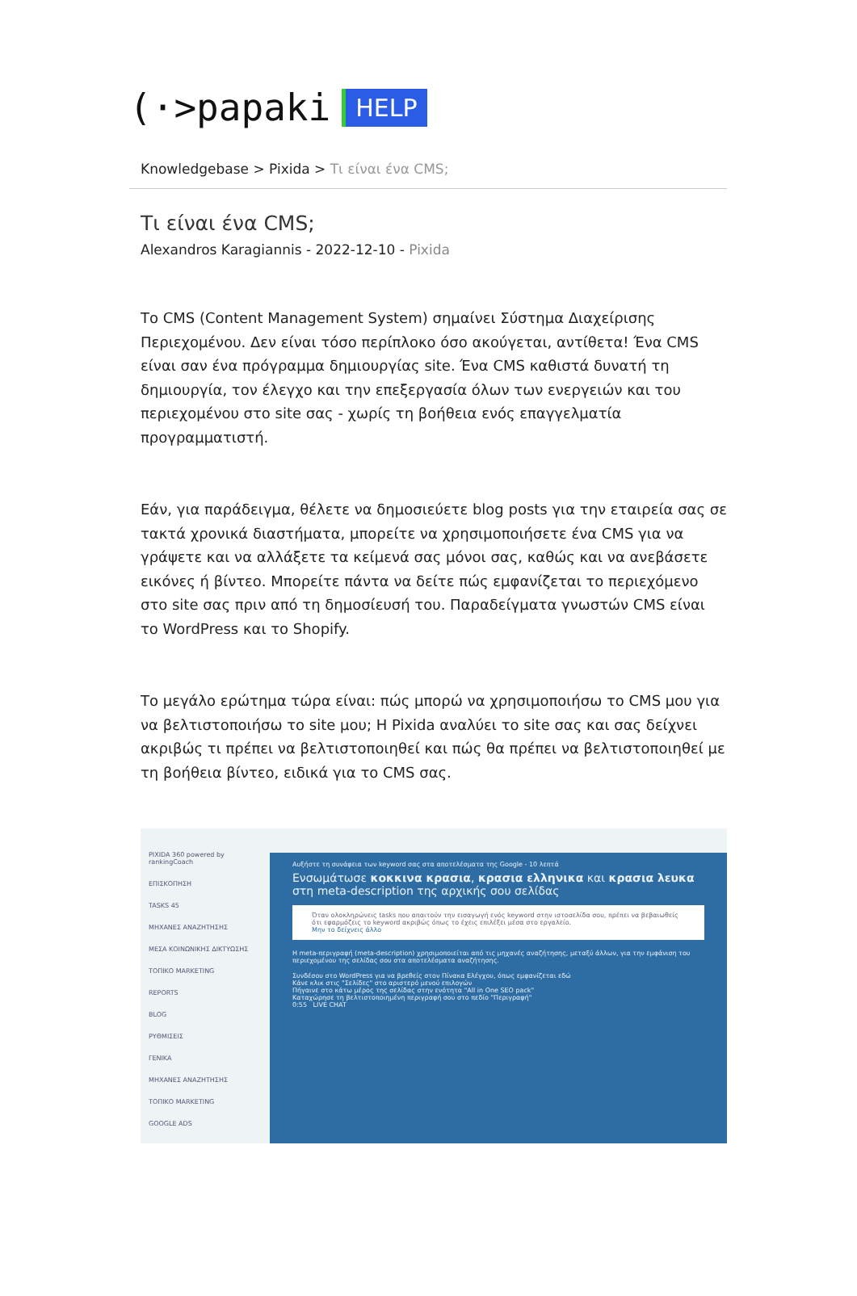(·>papaki HELP
Knowledgebase > Pixida > Τι είναι ένα CMS;
Τι είναι ένα CMS;
Alexandros Karagiannis - 2022-12-10 - Pixida
Το CMS (Content Management System) σημαίνει Σύστημα Διαχείρισης Περιεχομένου. Δεν είναι τόσο περίπλοκο όσο ακούγεται, αντίθετα! Ένα CMS είναι σαν ένα πρόγραμμα δημιουργίας site. Ένα CMS καθιστά δυνατή τη δημιουργία, τον έλεγχο και την επεξεργασία όλων των ενεργειών και του περιεχομένου στο site σας - χωρίς τη βοήθεια ενός επαγγελματία προγραμματιστή.
Εάν, για παράδειγμα, θέλετε να δημοσιεύετε blog posts για την εταιρεία σας σε τακτά χρονικά διαστήματα, μπορείτε να χρησιμοποιήσετε ένα CMS για να γράψετε και να αλλάξετε τα κείμενά σας μόνοι σας, καθώς και να ανεβάσετε εικόνες ή βίντεο. Μπορείτε πάντα να δείτε πώς εμφανίζεται το περιεχόμενο στο site σας πριν από τη δημοσίευσή του. Παραδείγματα γνωστών CMS είναι το WordPress και το Shopify.
Το μεγάλο ερώτημα τώρα είναι: πώς μπορώ να χρησιμοποιήσω το CMS μου για να βελτιστοποιήσω το site μου; Η Pixida αναλύει το site σας και σας δείχνει ακριβώς τι πρέπει να βελτιστοποιηθεί και πώς θα πρέπει να βελτιστοποιηθεί με τη βοήθεια βίντεο, ειδικά για το CMS σας.
PIXIDA 360 powered by rankingCoach
ΕΠΙΣΚΟΠΗΣΗ
TASKS 45
ΜΗΧΑΝΕΣ ΑΝΑΖΗΤΗΣΗΣ
ΜΕΣΑ ΚΟΙΝΩΝΙΚΗΣ ΔΙΚΤΥΩΣΗΣ
ΤΟΠΙΚΟ MARKETING
REPORTS
BLOG
ΡΥΘΜΙΣΕΙΣ
ΓΕΝΙΚΑ
ΜΗΧΑΝΕΣ ΑΝΑΖΗΤΗΣΗΣ
ΤΟΠΙΚΟ MARKETING
GOOGLE ADS
Αυξήστε τη συνάφεια των keyword σας στα αποτελέσματα της Google - 10 λεπτά
Ενσωμάτωσε κοκκινα κρασια, κρασια ελληνικα και κρασια λευκα στη meta-description της αρχικής σου σελίδας
Όταν ολοκληρώνεις tasks που απαιτούν την εισαγωγή ενός keyword στην ιστοσελίδα σου, πρέπει να βεβαιωθείς ότι εφαρμόζεις το keyword ακριβώς όπως το έχεις επιλέξει μέσα στο εργαλείο.
Μην το δείχνεις άλλο
Η meta-περιγραφή (meta-description) χρησιμοποιείται από τις μηχανές αναζήτησης, μεταξύ άλλων, για την εμφάνιση του περιεχομένου της σελίδας σου στα αποτελέσματα αναζήτησης.
Συνδέσου στο WordPress για να βρεθείς στον Πίνακα Ελέγχου, όπως εμφανίζεται εδώ
Κάνε κλικ στις "Σελίδες" στο αριστερό μενού επιλογών
Πήγαινε στο κάτω μέρος της σελίδας στην ενότητα "All in One SEO pack"
Καταχώρησε τη βελτιστοποιημένη περιγραφή σου στο πεδίο "Περιγραφή"
0:55 LIVE CHAT